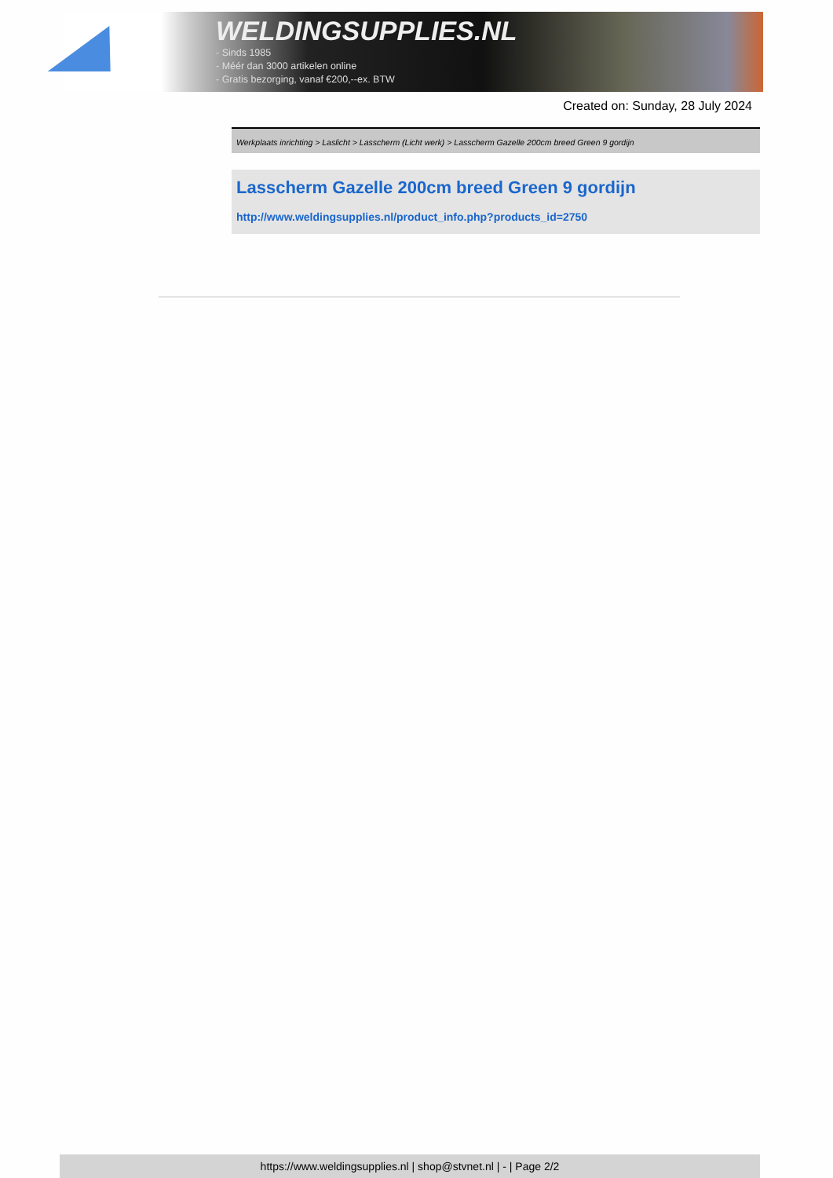WELDINGSUPPLIES.NL
- Sinds 1985
- Méér dan 3000 artikelen online
- Gratis bezorging, vanaf €200,--ex. BTW
Created on: Sunday, 28 July 2024
Werkplaats inrichting > Laslicht > Lasscherm (Licht werk) > Lasscherm Gazelle 200cm breed Green 9 gordijn
Lasscherm Gazelle 200cm breed Green 9 gordijn
http://www.weldingsupplies.nl/product_info.php?products_id=2750
https://www.weldingsupplies.nl | shop@stvnet.nl | - | Page 2/2